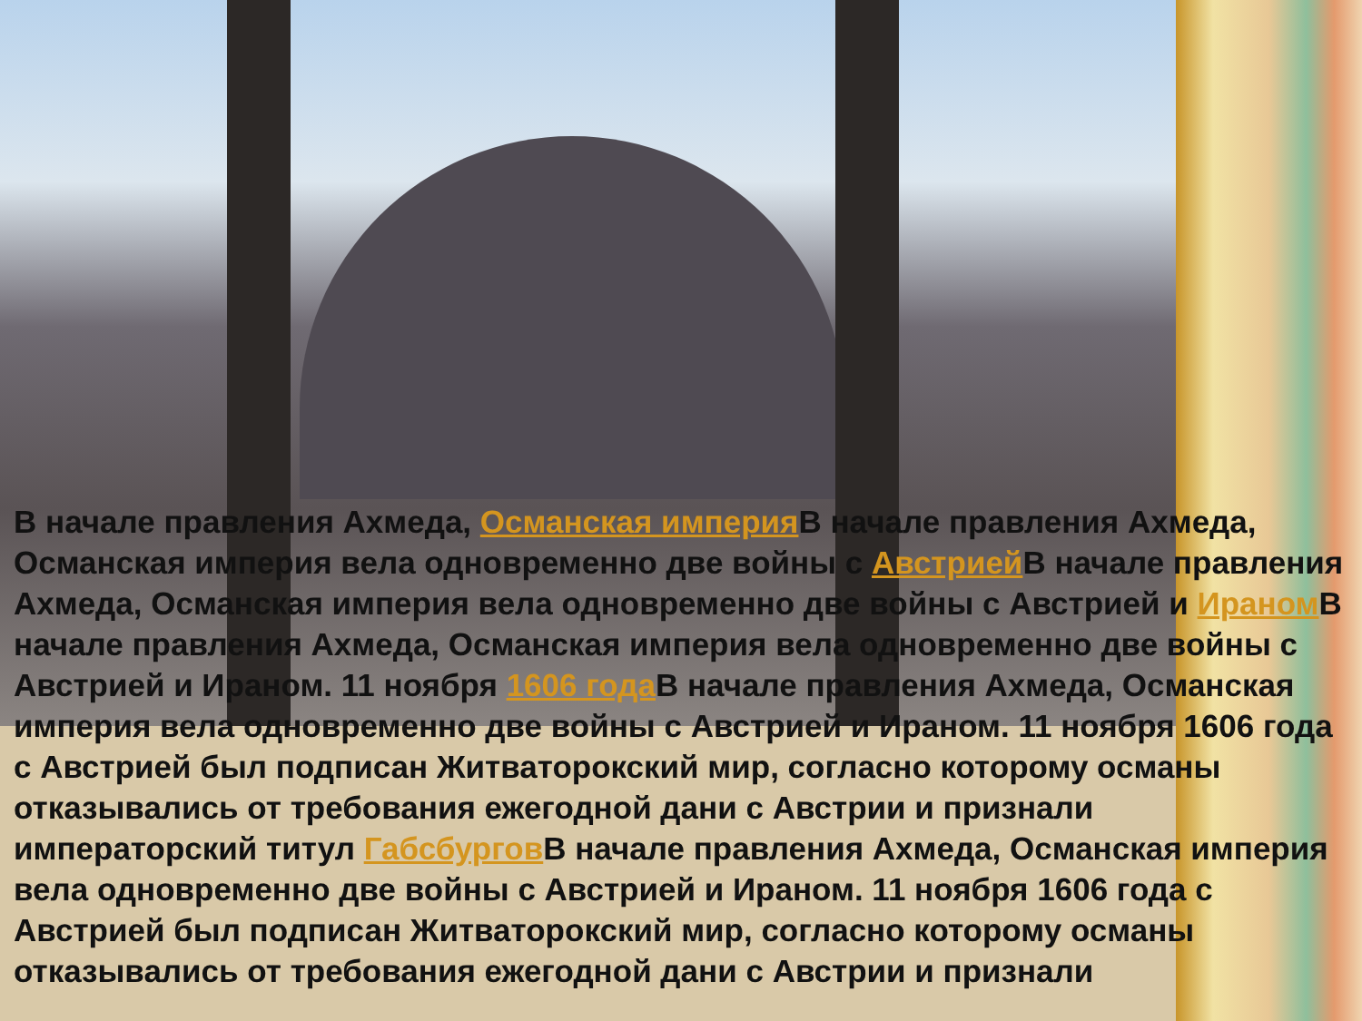В начале правления Ахмеда, Османская империя В начале правления Ахмеда, Османская империя вела одновременно две войны с Австрией В начале правления Ахмеда, Османская империя вела одновременно две войны с Австрией и Ираном В начале правления Ахмеда, Османская империя вела одновременно две войны с Австрией и Ираном. 11 ноября 1606 года В начале правления Ахмеда, Османская империя вела одновременно две войны с Австрией и Ираном. 11 ноября 1606 года с Австрией был подписан Житваторокский мир, согласно которому османы отказывались от требования ежегодной дани с Австрии и признали императорский титул Габсбургов В начале правления Ахмеда, Османская империя вела одновременно две войны с Австрией и Ираном. 11 ноября 1606 года с Австрией был подписан Житваторокский мир, согласно которому османы отказывались от требования ежегодной дани с Австрии и признали